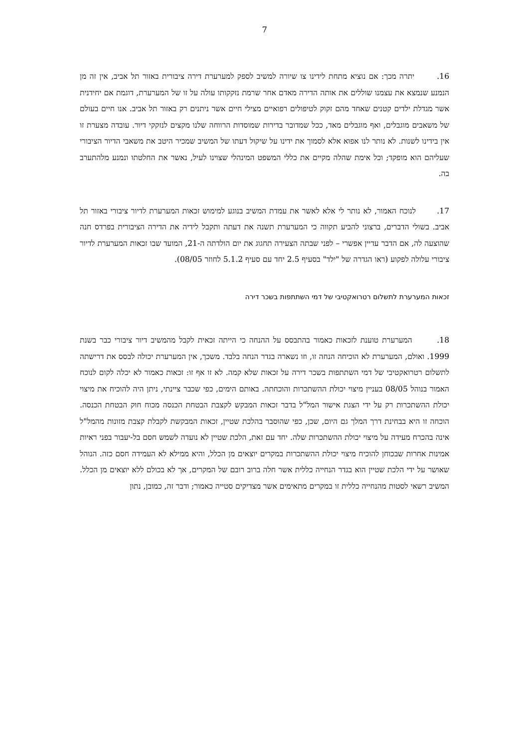7
16. יתרה מכך: אם נוציא מתחת לידינו צו שיורה למשיב לספק למערערת דירה ציבורית באזור תל אביב, אין זה מן הנמנע שנמצא את עצמנו שוללים את אותה הדירה מאדם אחר שרמת נזקקותו עולה על זו של המערערת, דוגמת אם יחידנית אשר מגדלת ילדים קטנים שאחד מהם זקוק לטיפולים רפואיים מצילי חיים אשר ניתנים רק באזור תל אביב. אנו חיים בעולם של משאבים מוגבלים, ואף מוגבלים מאד, ככל שמדובר בדירות שמוסדות הרווחה שלנו מקצים לנזקקי דיור. עובדה מצערת זו אין בידינו לשנות. לא נותר לנו אפוא אלא לסמוך את ידינו על שיקול דעתו של המשיב שמכיר היטב את משאבי הדיור הציבורי שעליהם הוא מופקד; וכל אימת שהלה מקיים את כללי המשפט המינהלי שצוינו לעיל, נאשר את החלטתו ונמנע מלהתערב בה.
17. לנוכח האמור, לא נותר לי אלא לאשר את עמדת המשיב בנוגע למימוש זכאות המערערת לדיור ציבורי באזור תל אביב. בשולי הדברים, ברצוני להביע תקווה כי המערערת תשנה את דעתה ותקבל לידיה את הדירה הציבורית בפרדס חנה שהוצעה לה, אם הדבר עדיין אפשרי – לפני שבתה הצעירה תחגוג את יום הולדתה ה-21, המועד שבו זכאות המערערת לדיור ציבורי עלולה לפקוע (ראו הגדרה של "ילד" בסעיף 2.5 יחד עם סעיף 5.1.2 לחוזר 08/05).
זכאות המערערת לתשלום רטרואקטיבי של דמי השתתפות בשכר דירה
18. המערערת טוענת לזכאות כאמור בהתבסס על ההנחה כי הייתה זכאית לקבל מהמשיב דיור ציבורי כבר בשנת 1999. ואולם, המערערת לא הוכיחה הנחה זו, וזו נשארה בגדר הנחה בלבד. משכך, אין המערערת יכולה לבסס את דרישתה לתשלום רטרואקטיבי של דמי השתתפות בשכר דירה על זכאות שלא קמה. לא זו אף זו: זכאות כאמור לא יכלה לקום לנוכח האמור בנוהל 08/05 בעניין מיצוי יכולת ההשתכרות והוכחתה. באותם הימים, כפי שכבר ציינתי, ניתן היה להוכיח את מיצוי יכולת ההשתכרות רק על ידי הצגת אישור המל"ל בדבר זכאות המבקש לקצבת הבטחת הכנסה מכוח חוק הבטחת הכנסה. הוכחה זו היא בבחינת דרך המלך גם היום, שכן, כפי שהוסבר בהלכת שטיין, זכאות המבקשת לקבלת קצבת מזונות מהמל"ל אינה בהכרח מעידה על מיצוי יכולת ההשתכרות שלה. יחד עם זאת, הלכת שטיין לא נועדה לשמש חסם בל-יעבור בפני ראיות אמינות אחרות שבכוחן להוכיח מיצוי יכולת ההשתכרות במקרים יוצאים מן הכלל, והיא ממילא לא העמידה חסם כזה. הנוהל שאושר על ידי הלכת שטיין הוא בגדר הנחייה כללית אשר חלה ברוב רובם של המקרים, אך לא בכולם ללא יוצאים מן הכלל. המשיב רשאי לסטות מהנחייה כללית זו במקרים מתאימים אשר מצדיקים סטייה כאמור; ודבר זה, כמובן, נתון